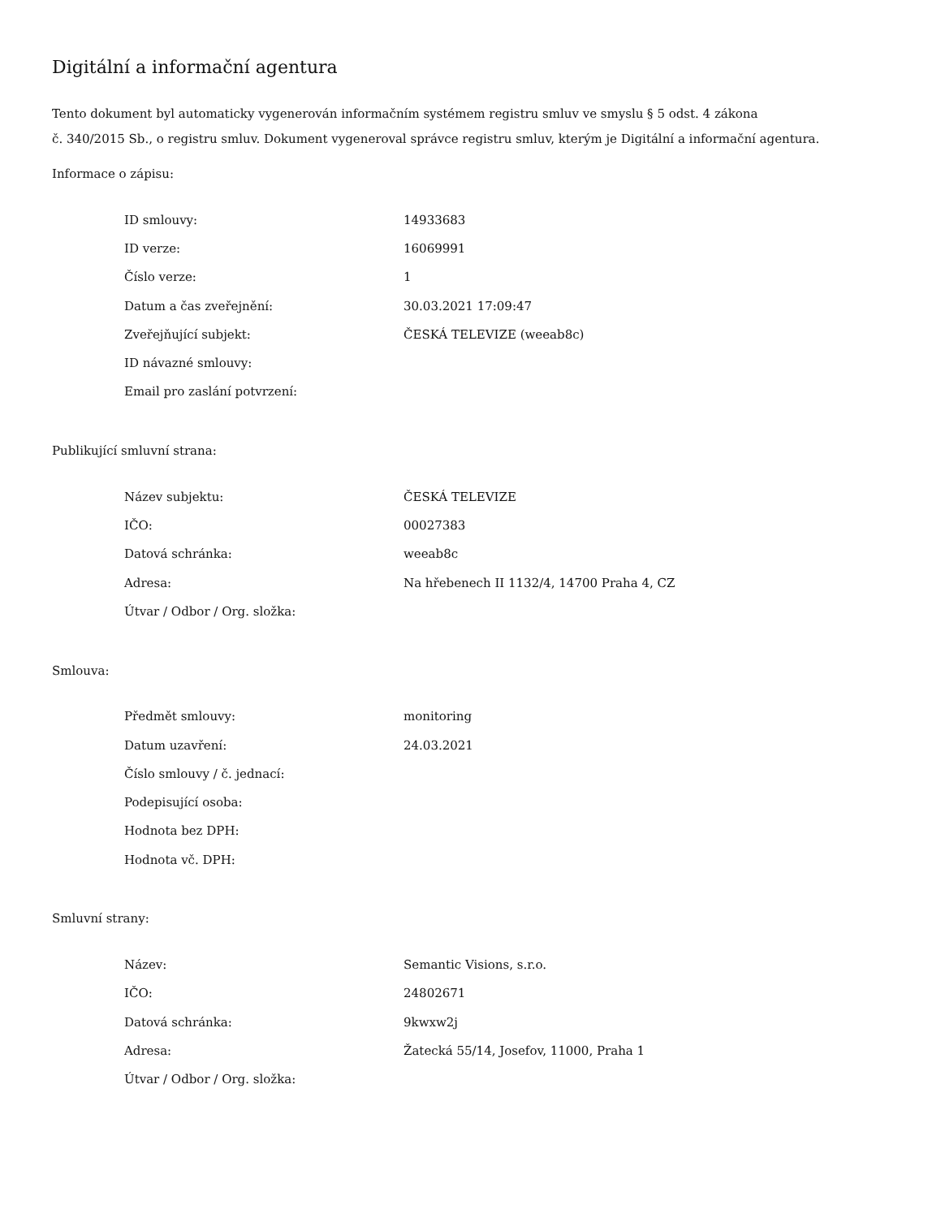Digitální a informační agentura
Tento dokument byl automaticky vygenerován informačním systémem registru smluv ve smyslu § 5 odst. 4 zákona
č. 340/2015 Sb., o registru smluv. Dokument vygeneroval správce registru smluv, kterým je Digitální a informační agentura.
Informace o zápisu:
| ID smlouvy: | 14933683 |
| ID verze: | 16069991 |
| Číslo verze: | 1 |
| Datum a čas zveřejnění: | 30.03.2021 17:09:47 |
| Zveřejňující subjekt: | ČESKÁ TELEVIZE (weeab8c) |
| ID návazné smlouvy: | |
| Email pro zaslání potvrzení: | |
Publikující smluvní strana:
| Název subjektu: | ČESKÁ TELEVIZE |
| IČO: | 00027383 |
| Datová schránka: | weeab8c |
| Adresa: | Na hřebenech II 1132/4, 14700 Praha 4, CZ |
| Útvar / Odbor / Org. složka: | |
Smlouva:
| Předmět smlouvy: | monitoring |
| Datum uzavření: | 24.03.2021 |
| Číslo smlouvy / č. jednací: | |
| Podepisující osoba: | |
| Hodnota bez DPH: | |
| Hodnota vč. DPH: | |
Smluvní strany:
| Název: | Semantic Visions, s.r.o. |
| IČO: | 24802671 |
| Datová schránka: | 9kwxw2j |
| Adresa: | Žatecká 55/14, Josefov, 11000, Praha 1 |
| Útvar / Odbor / Org. složka: | |